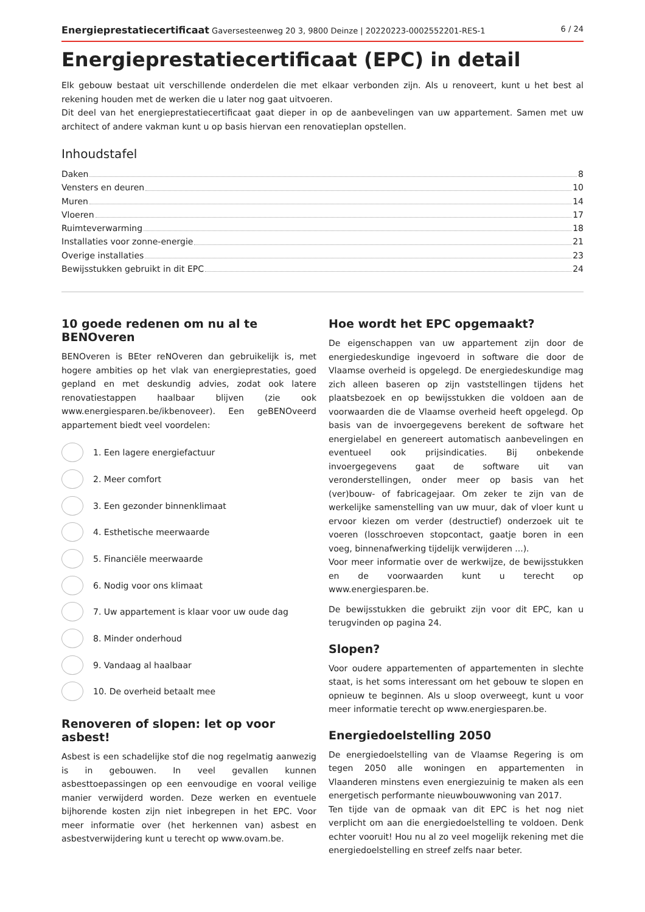Energieprestatiecertificaat Gaversesteenweg 20 3, 9800 Deinze | 20220223-0002552201-RES-1 6 / 24
Energieprestatiecertificaat (EPC) in detail
Elk gebouw bestaat uit verschillende onderdelen die met elkaar verbonden zijn. Als u renoveert, kunt u het best al rekening houden met de werken die u later nog gaat uitvoeren.
Dit deel van het energieprestatiecertificaat gaat dieper in op de aanbevelingen van uw appartement. Samen met uw architect of andere vakman kunt u op basis hiervan een renovatieplan opstellen.
Inhoudstafel
Daken 8
Vensters en deuren 10
Muren 14
Vloeren 17
Ruimteverwarming 18
Installaties voor zonne-energie 21
Overige installaties 23
Bewijsstukken gebruikt in dit EPC 24
10 goede redenen om nu al te BENOveren
BENOveren is BEter reNOveren dan gebruikelijk is, met hogere ambities op het vlak van energieprestaties, goed gepland en met deskundig advies, zodat ook latere renovatiestappen haalbaar blijven (zie ook www.energiesparen.be/ikbenoveer). Een geBENOveerd appartement biedt veel voordelen:
1. Een lagere energiefactuur
2. Meer comfort
3. Een gezonder binnenklimaat
4. Esthetische meerwaarde
5. Financiële meerwaarde
6. Nodig voor ons klimaat
7. Uw appartement is klaar voor uw oude dag
8. Minder onderhoud
9. Vandaag al haalbaar
10. De overheid betaalt mee
Renoveren of slopen: let op voor asbest!
Asbest is een schadelijke stof die nog regelmatig aanwezig is in gebouwen. In veel gevallen kunnen asbesttoepassingen op een eenvoudige en vooral veilige manier verwijderd worden. Deze werken en eventuele bijhorende kosten zijn niet inbegrepen in het EPC. Voor meer informatie over (het herkennen van) asbest en asbestverwijdering kunt u terecht op www.ovam.be.
Hoe wordt het EPC opgemaakt?
De eigenschappen van uw appartement zijn door de energiedeskundige ingevoerd in software die door de Vlaamse overheid is opgelegd. De energiedeskundige mag zich alleen baseren op zijn vaststellingen tijdens het plaatsbezoek en op bewijsstukken die voldoen aan de voorwaarden die de Vlaamse overheid heeft opgelegd. Op basis van de invoergegevens berekent de software het energielabel en genereert automatisch aanbevelingen en eventueel ook prijsindicaties. Bij onbekende invoergegevens gaat de software uit van veronderstellingen, onder meer op basis van het (ver)bouw- of fabricagejaar. Om zeker te zijn van de werkelijke samenstelling van uw muur, dak of vloer kunt u ervoor kiezen om verder (destructief) onderzoek uit te voeren (losschroeven stopcontact, gaatje boren in een voeg, binnenafwerking tijdelijk verwijderen ...).
Voor meer informatie over de werkwijze, de bewijsstukken en de voorwaarden kunt u terecht op www.energiesparen.be.
De bewijsstukken die gebruikt zijn voor dit EPC, kan u terugvinden op pagina 24.
Slopen?
Voor oudere appartementen of appartementen in slechte staat, is het soms interessant om het gebouw te slopen en opnieuw te beginnen. Als u sloop overweegt, kunt u voor meer informatie terecht op www.energiesparen.be.
Energiedoelstelling 2050
De energiedoelstelling van de Vlaamse Regering is om tegen 2050 alle woningen en appartementen in Vlaanderen minstens even energiezuinig te maken als een energetisch performante nieuwbouwwoning van 2017.
Ten tijde van de opmaak van dit EPC is het nog niet verplicht om aan die energiedoelstelling te voldoen. Denk echter vooruit! Hou nu al zo veel mogelijk rekening met die energiedoelstelling en streef zelfs naar beter.